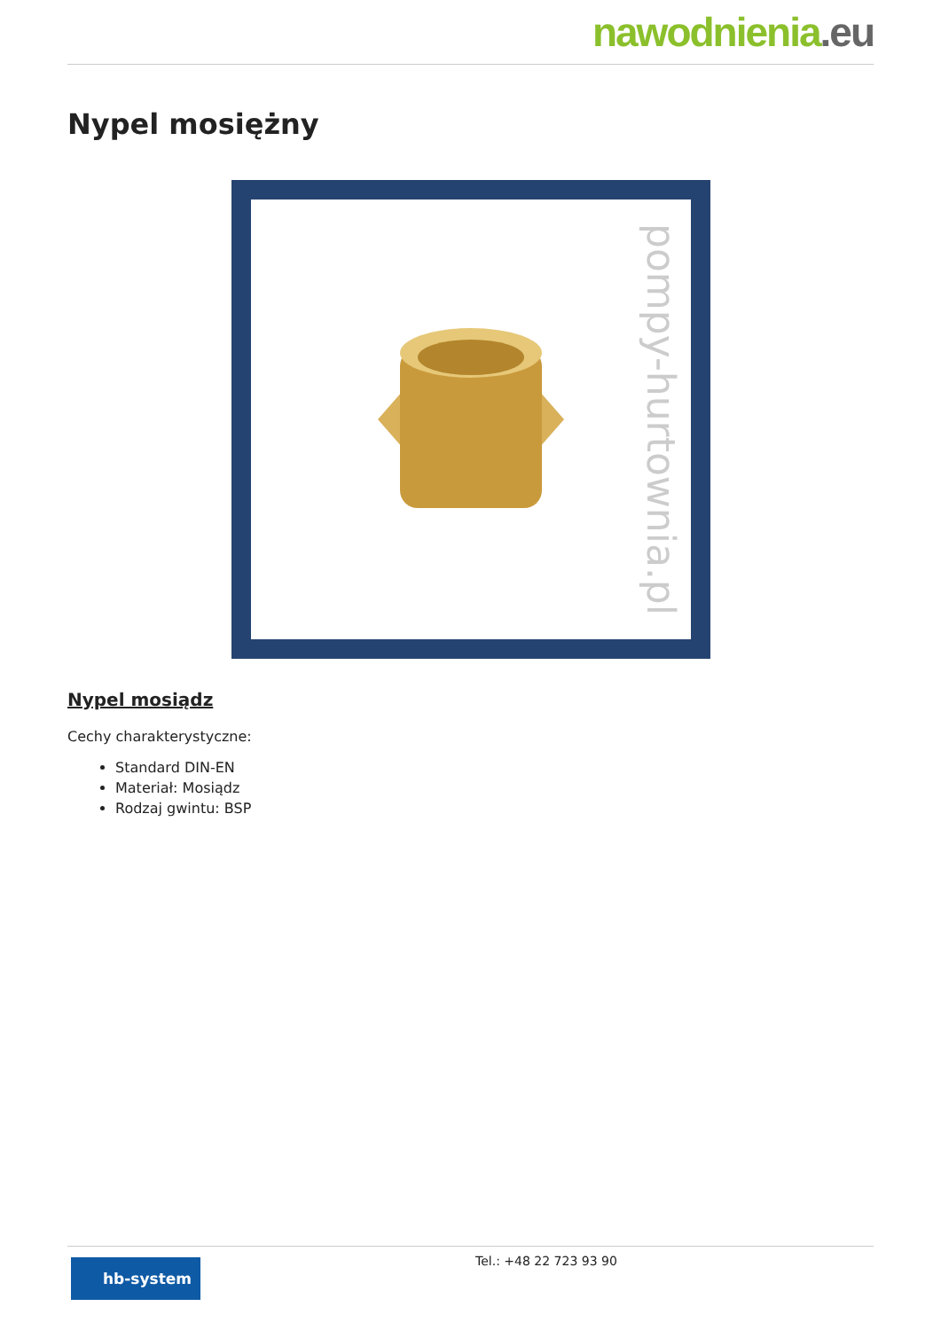nawodnienia.eu
Nypel mosiężny
pompy-hurtownia.pl
Nypel mosiądz
Cechy charakterystyczne:
Standard DIN-EN
Materiał: Mosiądz
Rodzaj gwintu: BSP
hb-system
Tel.: +48 22 723 93 90